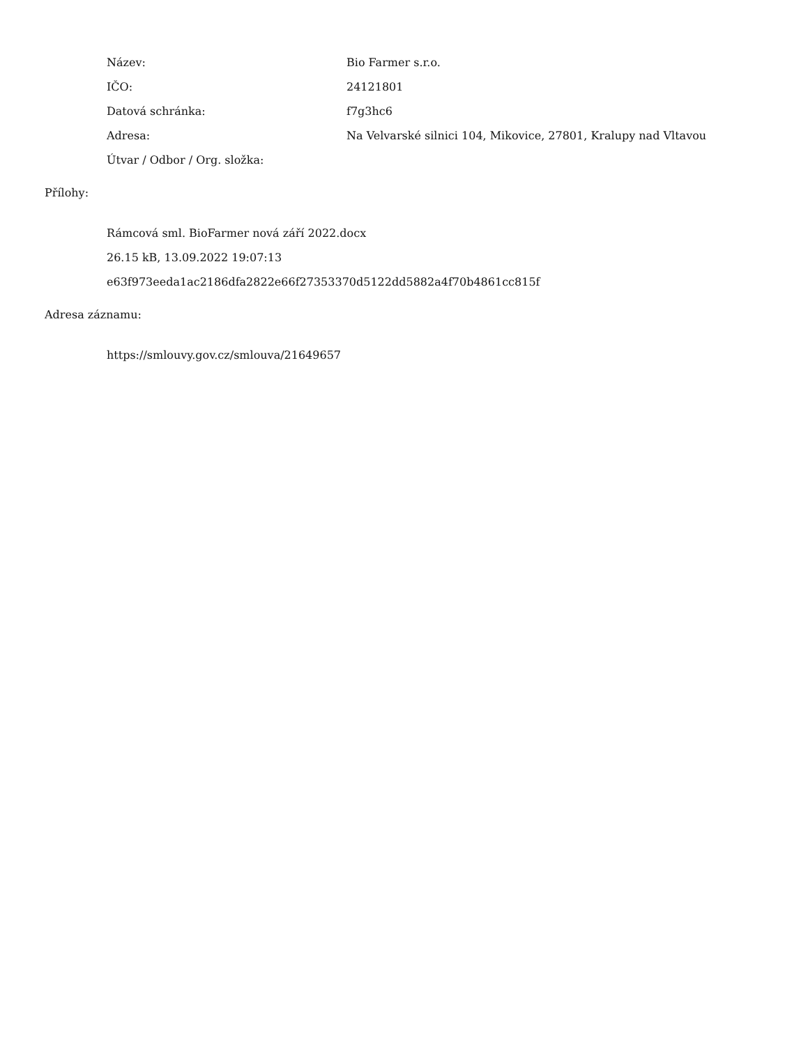Název: Bio Farmer s.r.o.
IČO: 24121801
Datová schránka: f7g3hc6
Adresa:
Na Velvarské silnici 104, Mikovice, 27801, Kralupy nad Vltavou
Útvar / Odbor / Org. složka:
Přílohy:
Rámcová sml. BioFarmer nová září 2022.docx
26.15 kB, 13.09.2022 19:07:13
e63f973eeda1ac2186dfa2822e66f27353370d5122dd5882a4f70b4861cc815f
Adresa záznamu:
https://smlouvy.gov.cz/smlouva/21649657